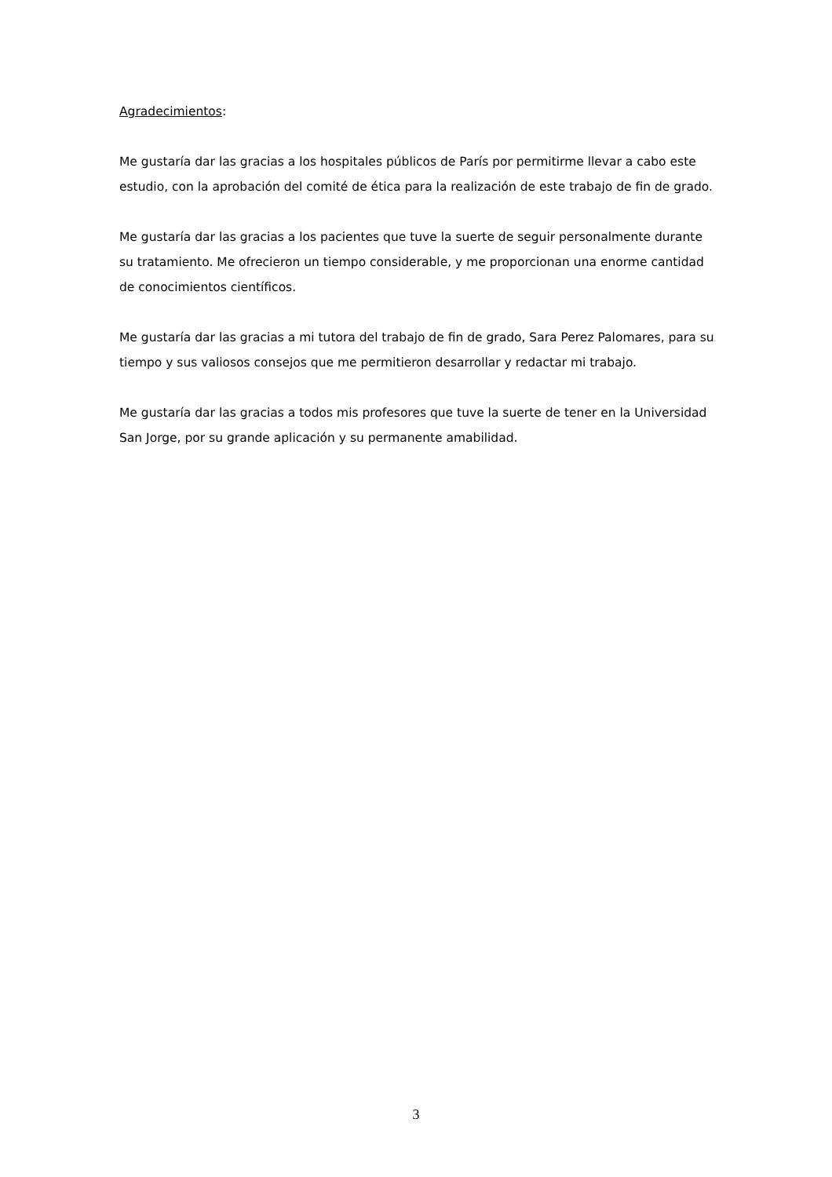Agradecimientos:
Me gustaría dar las gracias a los hospitales públicos de París por permitirme llevar a cabo este estudio, con la aprobación del comité de ética para la realización de este trabajo de fin de grado.
Me gustaría dar las gracias a los pacientes que tuve la suerte de seguir personalmente durante su tratamiento. Me ofrecieron un tiempo considerable, y me proporcionan una enorme cantidad de conocimientos científicos.
Me gustaría dar las gracias a mi tutora del trabajo de fin de grado, Sara Perez Palomares, para su tiempo y sus valiosos consejos que me permitieron desarrollar y redactar mi trabajo.
Me gustaría dar las gracias a todos mis profesores que tuve la suerte de tener en la Universidad San Jorge, por su grande aplicación y su permanente amabilidad.
3